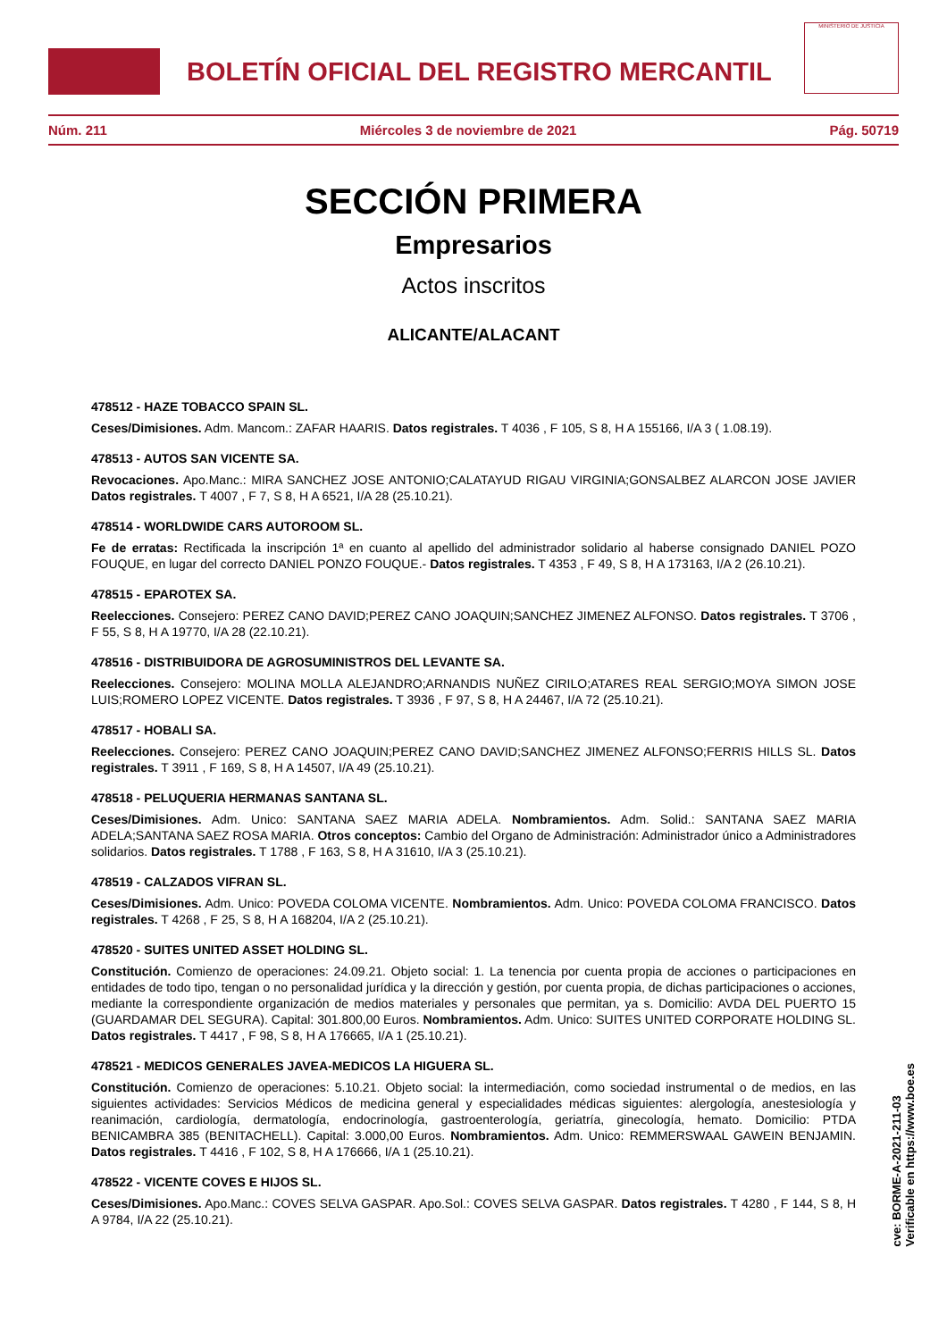BOLETÍN OFICIAL DEL REGISTRO MERCANTIL
MINISTERIO DE JUSTICIA
Núm. 211 Miércoles 3 de noviembre de 2021 Pág. 50719
SECCIÓN PRIMERA
Empresarios
Actos inscritos
ALICANTE/ALACANT
478512 - HAZE TOBACCO SPAIN SL.
Ceses/Dimisiones. Adm. Mancom.: ZAFAR HAARIS. Datos registrales. T 4036 , F 105, S 8, H A 155166, I/A 3 ( 1.08.19).
478513 - AUTOS SAN VICENTE SA.
Revocaciones. Apo.Manc.: MIRA SANCHEZ JOSE ANTONIO;CALATAYUD RIGAU VIRGINIA;GONSALBEZ ALARCON JOSE JAVIER Datos registrales. T 4007 , F 7, S 8, H A 6521, I/A 28 (25.10.21).
478514 - WORLDWIDE CARS AUTOROOM SL.
Fe de erratas: Rectificada la inscripción 1ª en cuanto al apellido del administrador solidario al haberse consignado DANIEL POZO FOUQUE, en lugar del correcto DANIEL PONZO FOUQUE.- Datos registrales. T 4353 , F 49, S 8, H A 173163, I/A 2 (26.10.21).
478515 - EPAROTEX SA.
Reelecciones. Consejero: PEREZ CANO DAVID;PEREZ CANO JOAQUIN;SANCHEZ JIMENEZ ALFONSO. Datos registrales. T 3706 , F 55, S 8, H A 19770, I/A 28 (22.10.21).
478516 - DISTRIBUIDORA DE AGROSUMINISTROS DEL LEVANTE SA.
Reelecciones. Consejero: MOLINA MOLLA ALEJANDRO;ARNANDIS NUÑEZ CIRILO;ATARES REAL SERGIO;MOYA SIMON JOSE LUIS;ROMERO LOPEZ VICENTE. Datos registrales. T 3936 , F 97, S 8, H A 24467, I/A 72 (25.10.21).
478517 - HOBALI SA.
Reelecciones. Consejero: PEREZ CANO JOAQUIN;PEREZ CANO DAVID;SANCHEZ JIMENEZ ALFONSO;FERRIS HILLS SL. Datos registrales. T 3911 , F 169, S 8, H A 14507, I/A 49 (25.10.21).
478518 - PELUQUERIA HERMANAS SANTANA SL.
Ceses/Dimisiones. Adm. Unico: SANTANA SAEZ MARIA ADELA. Nombramientos. Adm. Solid.: SANTANA SAEZ MARIA ADELA;SANTANA SAEZ ROSA MARIA. Otros conceptos: Cambio del Organo de Administración: Administrador único a Administradores solidarios. Datos registrales. T 1788 , F 163, S 8, H A 31610, I/A 3 (25.10.21).
478519 - CALZADOS VIFRAN SL.
Ceses/Dimisiones. Adm. Unico: POVEDA COLOMA VICENTE. Nombramientos. Adm. Unico: POVEDA COLOMA FRANCISCO. Datos registrales. T 4268 , F 25, S 8, H A 168204, I/A 2 (25.10.21).
478520 - SUITES UNITED ASSET HOLDING SL.
Constitución. Comienzo de operaciones: 24.09.21. Objeto social: 1. La tenencia por cuenta propia de acciones o participaciones en entidades de todo tipo, tengan o no personalidad jurídica y la dirección y gestión, por cuenta propia, de dichas participaciones o acciones, mediante la correspondiente organización de medios materiales y personales que permitan, ya s. Domicilio: AVDA DEL PUERTO 15 (GUARDAMAR DEL SEGURA). Capital: 301.800,00 Euros. Nombramientos. Adm. Unico: SUITES UNITED CORPORATE HOLDING SL. Datos registrales. T 4417 , F 98, S 8, H A 176665, I/A 1 (25.10.21).
478521 - MEDICOS GENERALES JAVEA-MEDICOS LA HIGUERA SL.
Constitución. Comienzo de operaciones: 5.10.21. Objeto social: la intermediación, como sociedad instrumental o de medios, en las siguientes actividades: Servicios Médicos de medicina general y especialidades médicas siguientes: alergología, anestesiología y reanimación, cardiología, dermatología, endocrinología, gastroenterología, geriatría, ginecología, hemato. Domicilio: PTDA BENICAMBRA 385 (BENITACHELL). Capital: 3.000,00 Euros. Nombramientos. Adm. Unico: REMMERSWAAL GAWEIN BENJAMIN. Datos registrales. T 4416 , F 102, S 8, H A 176666, I/A 1 (25.10.21).
478522 - VICENTE COVES E HIJOS SL.
Ceses/Dimisiones. Apo.Manc.: COVES SELVA GASPAR. Apo.Sol.: COVES SELVA GASPAR. Datos registrales. T 4280 , F 144, S 8, H A 9784, I/A 22 (25.10.21).
cve: BORME-A-2021-211-03
Verificable en https://www.boe.es